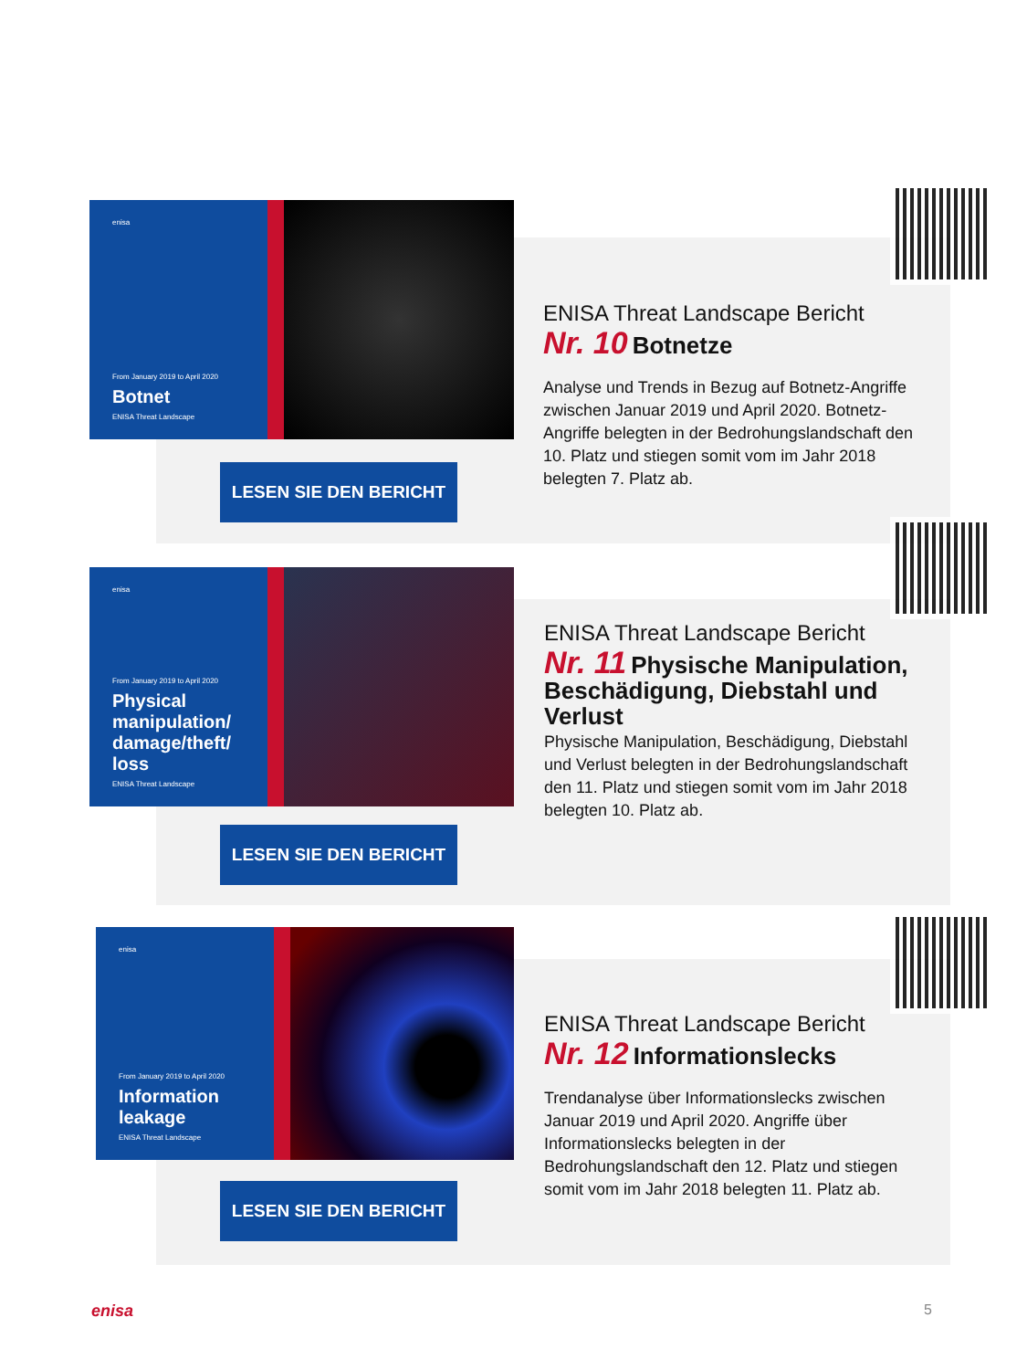enisa
From January 2019 to April 2020
Botnet
ENISA Threat Landscape
ENISA Threat Landscape Bericht
Nr. 10 Botnetze
Analyse und Trends in Bezug auf Botnetz-Angriffe zwischen Januar 2019 und April 2020. Botnetz-Angriffe belegten in der Bedrohungslandschaft den 10. Platz und stiegen somit vom im Jahr 2018 belegten 7. Platz ab.
LESEN SIE DEN BERICHT
enisa
From January 2019 to April 2020
Physical manipulation/ damage/theft/ loss
ENISA Threat Landscape
ENISA Threat Landscape Bericht
Nr. 11 Physische Manipulation, Beschädigung, Diebstahl und Verlust
Physische Manipulation, Beschädigung, Diebstahl und Verlust belegten in der Bedrohungslandschaft den 11. Platz und stiegen somit vom im Jahr 2018 belegten 10. Platz ab.
LESEN SIE DEN BERICHT
enisa
From January 2019 to April 2020
Information leakage
ENISA Threat Landscape
ENISA Threat Landscape Bericht
Nr. 12 Informationslecks
Trendanalyse über Informationslecks zwischen Januar 2019 und April 2020. Angriffe über Informationslecks belegten in der Bedrohungslandschaft den 12. Platz und stiegen somit vom im Jahr 2018 belegten 11. Platz ab.
LESEN SIE DEN BERICHT
enisa 5